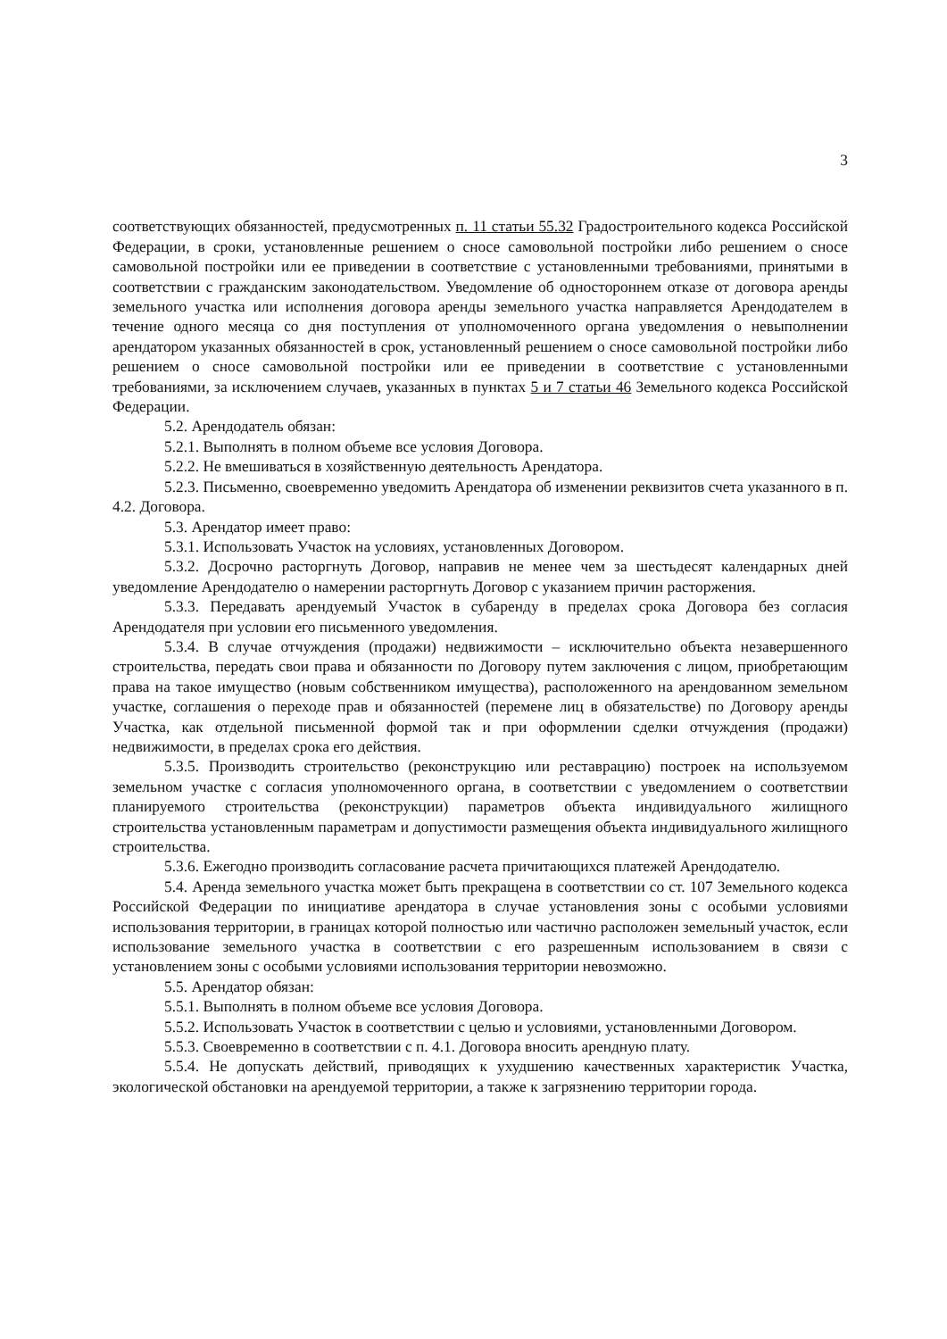3
соответствующих обязанностей, предусмотренных п. 11 статьи 55.32 Градостроительного кодекса Российской Федерации, в сроки, установленные решением о сносе самовольной постройки либо решением о сносе самовольной постройки или ее приведении в соответствие с установленными требованиями, принятыми в соответствии с гражданским законодательством. Уведомление об одностороннем отказе от договора аренды земельного участка или исполнения договора аренды земельного участка направляется Арендодателем в течение одного месяца со дня поступления от уполномоченного органа уведомления о невыполнении арендатором указанных обязанностей в срок, установленный решением о сносе самовольной постройки либо решением о сносе самовольной постройки или ее приведении в соответствие с установленными требованиями, за исключением случаев, указанных в пунктах 5 и 7 статьи 46 Земельного кодекса Российской Федерации.
5.2. Арендодатель обязан:
5.2.1. Выполнять в полном объеме все условия Договора.
5.2.2. Не вмешиваться в хозяйственную деятельность Арендатора.
5.2.3. Письменно, своевременно уведомить Арендатора об изменении реквизитов счета указанного в п. 4.2. Договора.
5.3. Арендатор имеет право:
5.3.1. Использовать Участок на условиях, установленных Договором.
5.3.2. Досрочно расторгнуть Договор, направив не менее чем за шестьдесят календарных дней уведомление Арендодателю о намерении расторгнуть Договор с указанием причин расторжения.
5.3.3. Передавать арендуемый Участок в субаренду в пределах срока Договора без согласия Арендодателя при условии его письменного уведомления.
5.3.4. В случае отчуждения (продажи) недвижимости – исключительно объекта незавершенного строительства, передать свои права и обязанности по Договору путем заключения с лицом, приобретающим права на такое имущество (новым собственником имущества), расположенного на арендованном земельном участке, соглашения о переходе прав и обязанностей (перемене лиц в обязательстве) по Договору аренды Участка, как отдельной письменной формой так и при оформлении сделки отчуждения (продажи) недвижимости, в пределах срока его действия.
5.3.5. Производить строительство (реконструкцию или реставрацию) построек на используемом земельном участке с согласия уполномоченного органа, в соответствии с уведомлением о соответствии планируемого строительства (реконструкции) параметров объекта индивидуального жилищного строительства установленным параметрам и допустимости размещения объекта индивидуального жилищного строительства.
5.3.6. Ежегодно производить согласование расчета причитающихся платежей Арендодателю.
5.4. Аренда земельного участка может быть прекращена в соответствии со ст. 107 Земельного кодекса Российской Федерации по инициативе арендатора в случае установления зоны с особыми условиями использования территории, в границах которой полностью или частично расположен земельный участок, если использование земельного участка в соответствии с его разрешенным использованием в связи с установлением зоны с особыми условиями использования территории невозможно.
5.5. Арендатор обязан:
5.5.1. Выполнять в полном объеме все условия Договора.
5.5.2. Использовать Участок в соответствии с целью и условиями, установленными Договором.
5.5.3. Своевременно в соответствии с п. 4.1. Договора вносить арендную плату.
5.5.4. Не допускать действий, приводящих к ухудшению качественных характеристик Участка, экологической обстановки на арендуемой территории, а также к загрязнению территории города.